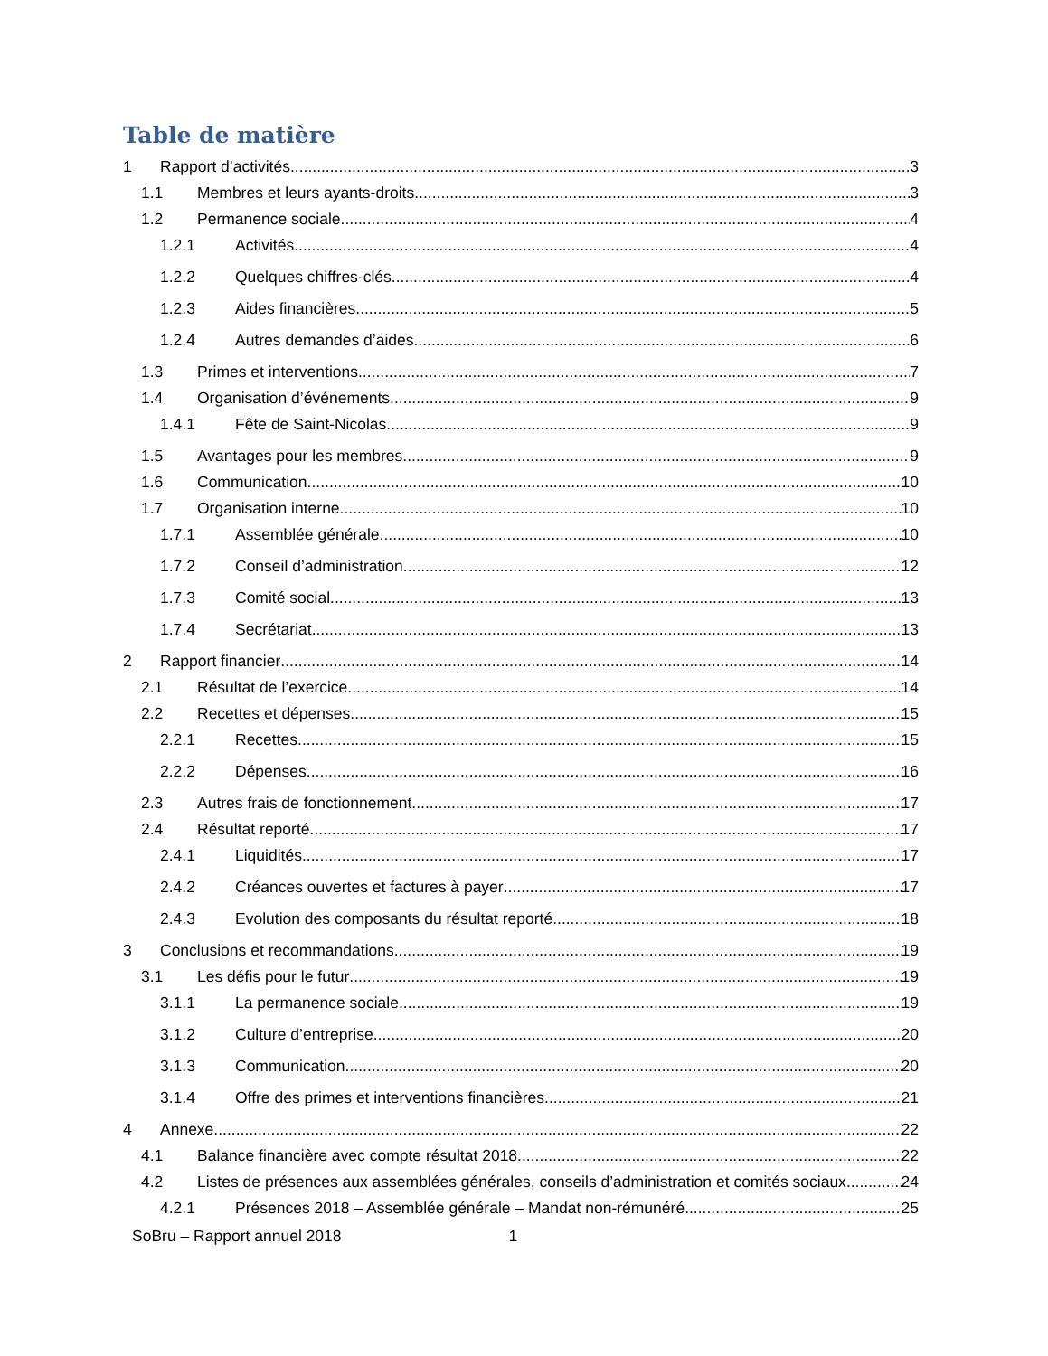Table de matière
1 Rapport d’activités 3
1.1 Membres et leurs ayants-droits 3
1.2 Permanence sociale 4
1.2.1 Activités 4
1.2.2 Quelques chiffres-clés 4
1.2.3 Aides financières 5
1.2.4 Autres demandes d’aides 6
1.3 Primes et interventions 7
1.4 Organisation d’événements 9
1.4.1 Fête de Saint-Nicolas 9
1.5 Avantages pour les membres 9
1.6 Communication 10
1.7 Organisation interne 10
1.7.1 Assemblée générale 10
1.7.2 Conseil d’administration 12
1.7.3 Comité social 13
1.7.4 Secrétariat 13
2 Rapport financier 14
2.1 Résultat de l’exercice 14
2.2 Recettes et dépenses 15
2.2.1 Recettes 15
2.2.2 Dépenses 16
2.3 Autres frais de fonctionnement 17
2.4 Résultat reporté 17
2.4.1 Liquidités 17
2.4.2 Créances ouvertes et factures à payer 17
2.4.3 Evolution des composants du résultat reporté 18
3 Conclusions et recommandations 19
3.1 Les défis pour le futur 19
3.1.1 La permanence sociale 19
3.1.2 Culture d’entreprise 20
3.1.3 Communication 20
3.1.4 Offre des primes et interventions financières 21
4 Annexe 22
4.1 Balance financière avec compte résultat 2018 22
4.2 Listes de présences aux assemblées générales, conseils d’administration et comités sociaux 24
4.2.1 Présences 2018 – Assemblée générale – Mandat non-rémunéré 25
SoBru – Rapport annuel 2018 1